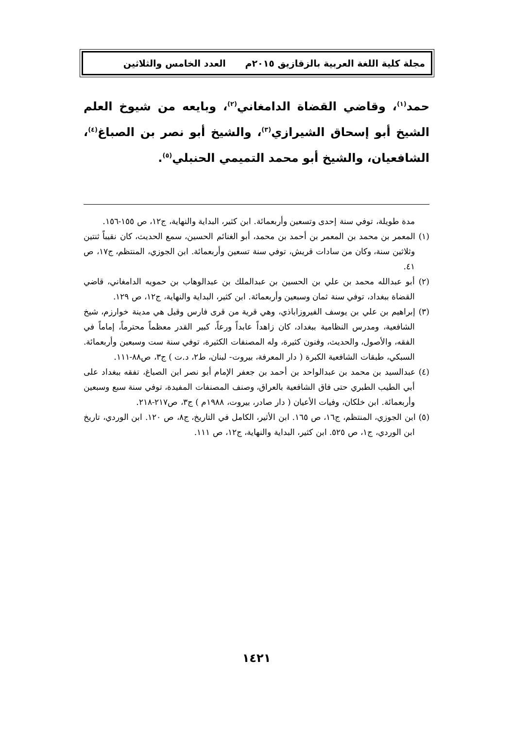مجلة كلية اللغة العربية بالزقازيق ٢٠١٥م العدد الخامس والثلاثين
حمد<sup>(١)</sup>، وقاضي القضاة الدامغاني<sup>(٢)</sup>، وبايعه من شيوخ العلم الشيخ أبو إسحاق الشيرازي<sup>(٣)</sup>، والشيخ أبو نصر بن الصباغ<sup>(٤)</sup>، الشافعيان، والشيخ أبو محمد التميمي الحنبلي<sup>(٥)</sup>.
مدة طويلة، توفي سنة إحدى وتسعين وأربعمائة. ابن كثير، البداية والنهاية، ج١٢، ص ١٥٥-١٥٦.
(١) المعمر بن محمد بن المعمر بن أحمد بن محمد، أبو الغنائم الحسين، سمع الحديث، كان نقيباً ثنتين وثلاثين سنة، وكان من سادات قريش، توفي سنة تسعين وأربعمائة. ابن الجوزي، المنتظم، ج١٧، ص ٤١.
(٢) أبو عبدالله محمد بن علي بن الحسين بن عبدالملك بن عبدالوهاب بن حمويه الدامغاني، قاضي القضاة ببغداد، توفي سنة ثمان وسبعين وأربعمائة. ابن كثير، البداية والنهاية، ج١٢، ص ١٢٩.
(٣) إبراهيم بن علي بن يوسف الفيروزاباذي، وهي قرية من قرى فارس وقيل هي مدينة خوارزم، شيخ الشافعية، ومدرس النظامية ببغداد، كان زاهداً عابداً ورعاً، كبير القدر معظماً محترماً، إماماً في الفقه، والأصول، والحديث، وفنون كثيرة، وله المصنفات الكثيرة، توفي سنة ست وسبعين وأربعمائة. السبكي، طبقات الشافعية الكبرة ( دار المعرفة، بيروت- لبنان، ط٢، د.ت ) ج٣، ص٨٨-١١١.
(٤) عبدالسيد بن محمد بن عبدالواحد بن أحمد بن جعفر الإمام أبو نصر ابن الصباغ، تفقه ببغداد على أبي الطيب الطبري حتى فاق الشافعية بالعراق، وصنف المصنفات المفيدة، توفي سنة سبع وسبعين وأربعمائة. ابن خلكان، وفيات الأعيان ( دار صادر، بيروت، ١٩٨٨م ) ج٣، ص٢١٧-٢١٨.
(٥) ابن الجوزي، المنتظم، ج١٦، ص ١٦٥. ابن الأثير، الكامل في التاريخ، ج٨، ص ١٢٠. ابن الوردي، تاريخ ابن الوردي، ج١، ص ٥٢٥. ابن كثير، البداية والنهاية، ج١٢، ص ١١١.
١٤٢١